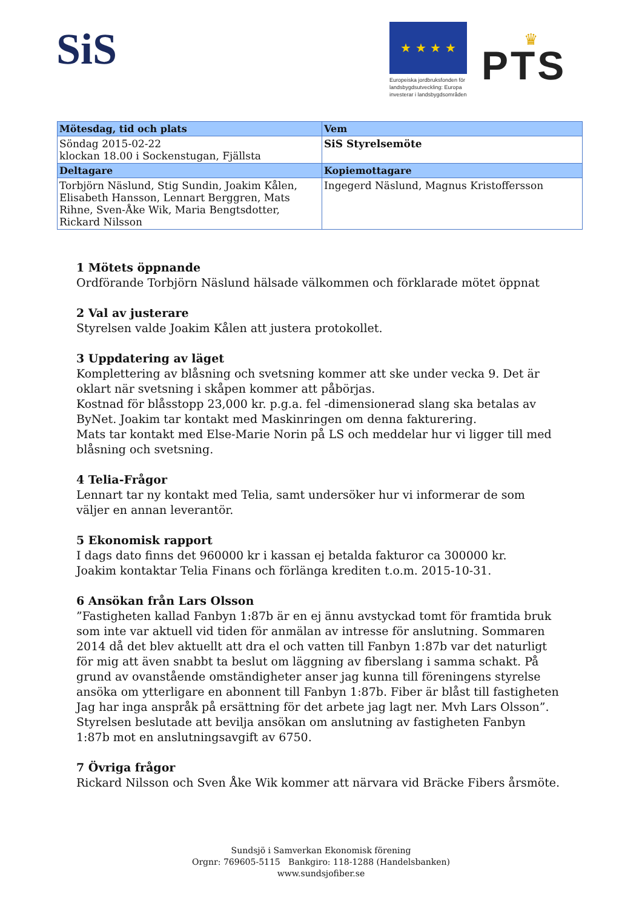SiS ★ ★ ★ ★
Europeiska jordbruksfonden för landsbygdsutveckling: Europa investerar i landsbygdsområden
♛
PTS
| Mötesdag, tid och plats | Vem |
| --- | --- |
| Söndag 2015-02-22 klockan 18.00 i Sockenstugan, Fjällsta | SiS Styrelsemöte |
| Deltagare | Kopiemottagare |
| Torbjörn Näslund, Stig Sundin, Joakim Kålen, Elisabeth Hansson, Lennart Berggren, Mats Rihne, Sven-Åke Wik, Maria Bengtsdotter, Rickard Nilsson | Ingegerd Näslund, Magnus Kristoffersson |
1 Mötets öppnande
Ordförande Torbjörn Näslund hälsade välkommen och förklarade mötet öppnat
2 Val av justerare
Styrelsen valde Joakim Kålen att justera protokollet.
3 Uppdatering av läget
Komplettering av blåsning och svetsning kommer att ske under vecka 9. Det är oklart när svetsning i skåpen kommer att påbörjas.
Kostnad för blåsstopp 23,000 kr. p.g.a. fel -dimensionerad slang ska betalas av ByNet. Joakim tar kontakt med Maskinringen om denna fakturering.
Mats tar kontakt med Else-Marie Norin på LS och meddelar hur vi ligger till med blåsning och svetsning.
4 Telia-Frågor
Lennart tar ny kontakt med Telia, samt undersöker hur vi informerar de som väljer en annan leverantör.
5 Ekonomisk rapport
I dags dato finns det 960000 kr i kassan ej betalda fakturor ca 300000 kr.
Joakim kontaktar Telia Finans och förlänga krediten t.o.m. 2015-10-31.
6 Ansökan från Lars Olsson
”Fastigheten kallad Fanbyn 1:87b är en ej ännu avstyckad tomt för framtida bruk som inte var aktuell vid tiden för anmälan av intresse för anslutning. Sommaren 2014 då det blev aktuellt att dra el och vatten till Fanbyn 1:87b var det naturligt för mig att även snabbt ta beslut om läggning av fiberslang i samma schakt. På grund av ovanstående omständigheter anser jag kunna till föreningens styrelse ansöka om ytterligare en abonnent till Fanbyn 1:87b. Fiber är blåst till fastigheten Jag har inga anspråk på ersättning för det arbete jag lagt ner. Mvh Lars Olsson”. Styrelsen beslutade att bevilja ansökan om anslutning av fastigheten Fanbyn 1:87b mot en anslutningsavgift av 6750.
7 Övriga frågor
Rickard Nilsson och Sven Åke Wik kommer att närvara vid Bräcke Fibers årsmöte.
Sundsjö i Samverkan Ekonomisk förening
Orgnr: 769605-5115 Bankgiro: 118-1288 (Handelsbanken)
www.sundsjofiber.se